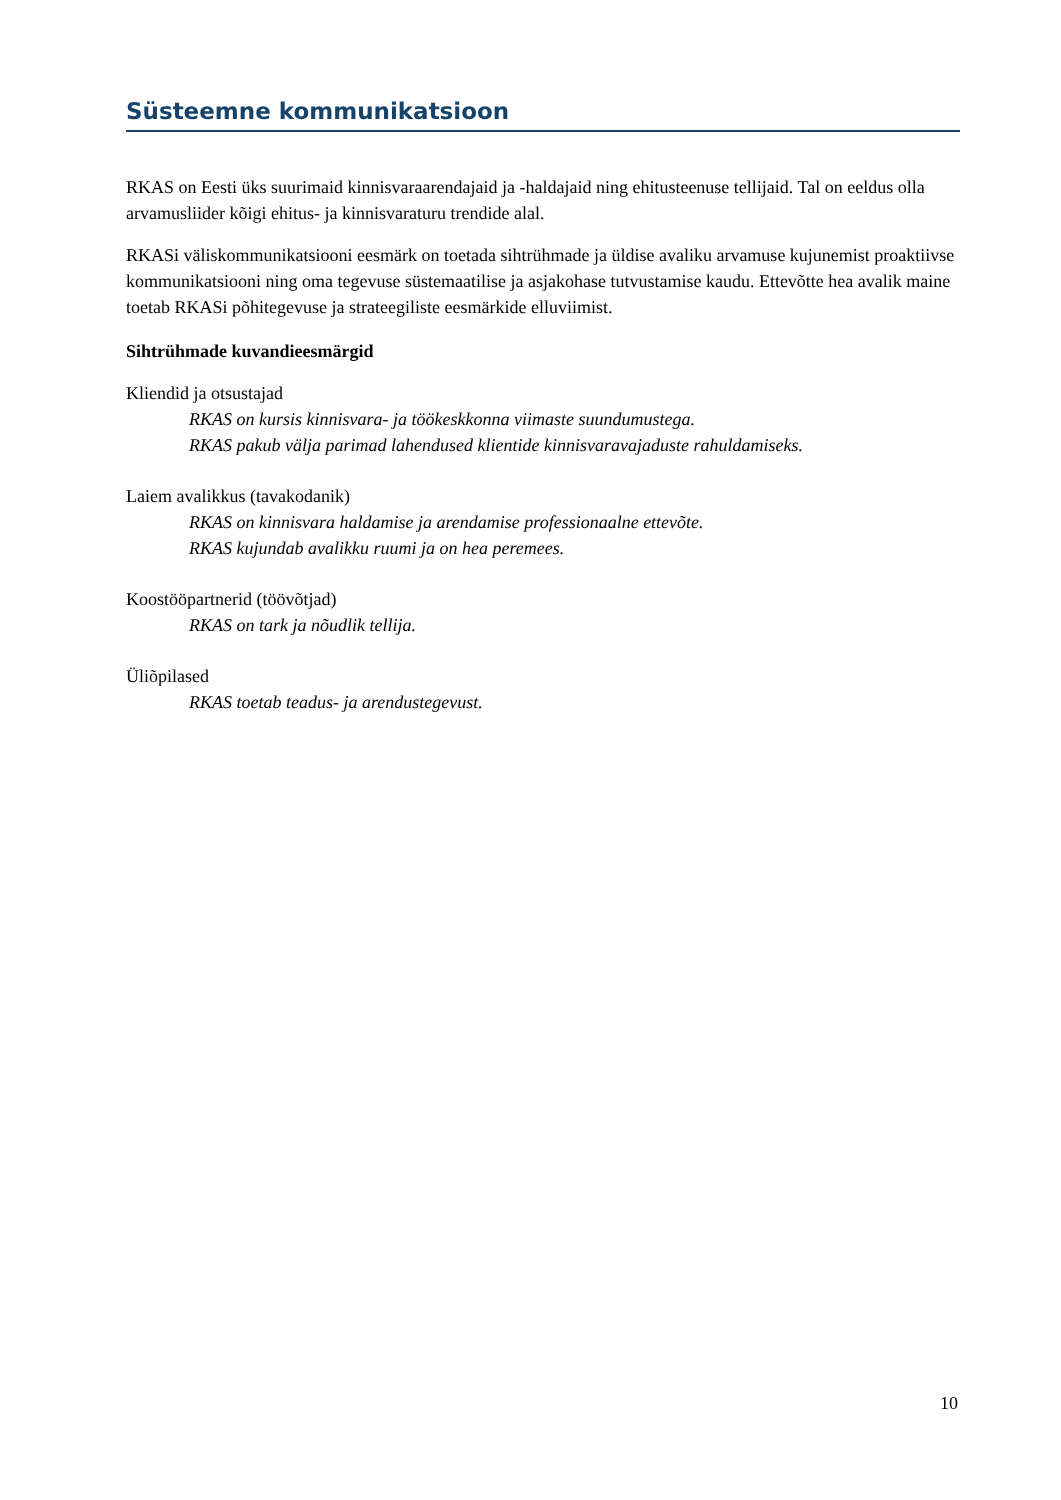Süsteemne kommunikatsioon
RKAS on Eesti üks suurimaid kinnisvaraarendajaid ja -haldajaid ning ehitusteenuse tellijaid. Tal on eeldus olla arvamusliider kõigi ehitus- ja kinnisvaraturu trendide alal.
RKASi väliskommunikatsiooni eesmärk on toetada sihtrühmade ja üldise avaliku arvamuse kujunemist proaktiivse kommunikatsiooni ning oma tegevuse süstemaatilise ja asjakohase tutvustamise kaudu. Ettevõtte hea avalik maine toetab RKASi põhitegevuse ja strateegiliste eesmärkide elluviimist.
Sihtrühmade kuvandieesmärgid
Kliendid ja otsustajad
RKAS on kursis kinnisvara- ja töökeskkonna viimaste suundumustega.
RKAS pakub välja parimad lahendused klientide kinnisvaravajaduste rahuldamiseks.
Laiem avalikkus (tavakodanik)
RKAS on kinnisvara haldamise ja arendamise professionaalne ettevõte.
RKAS kujundab avalikku ruumi ja on hea peremees.
Koostööpartnerid (töövõtjad)
RKAS on tark ja nõudlik tellija.
Üliõpilased
RKAS toetab teadus- ja arendustegevust.
10